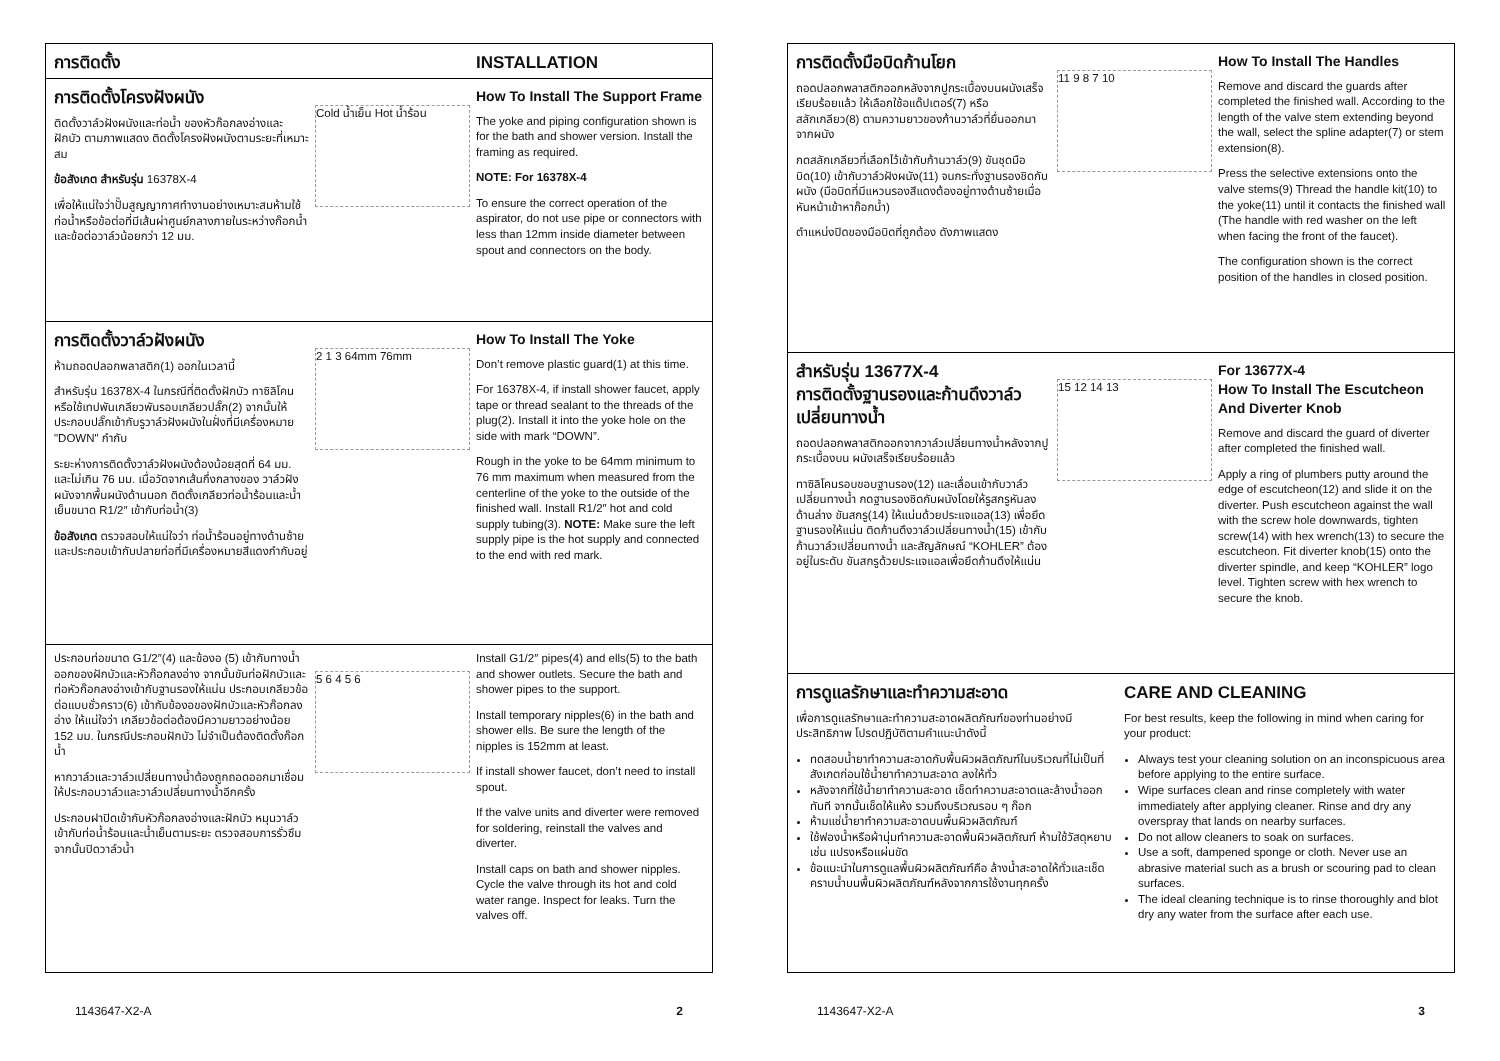การติดตั้ง
INSTALLATION
การติดตั้งโครงฝังผนัง
ติดตั้งวาล์วฝังผนังและท่อน้ำ ของหัวก๊อกลงอ่างและฝักบัว ตามภาพแสดง ติดตั้งโครงฝังผนังตามระยะที่เหมาะสม
ข้อสังเกต สำหรับรุ่น 16378X-4
เพื่อให้แน่ใจว่าปั๊มสูญญากาศทำงานอย่างเหมาะสมห้ามใช้ท่อน้ำหรือข้อต่อที่มีเส้นผ่าศูนย์กลางภายในระหว่างก๊อกน้ำและข้อต่อวาล์วน้อยกว่า 12 มม.
Cold น้ำเย็น Hot น้ำร้อน
How To Install The Support Frame
The yoke and piping configuration shown is for the bath and shower version. Install the framing as required.
NOTE: For 16378X-4
To ensure the correct operation of the aspirator, do not use pipe or connectors with less than 12mm inside diameter between spout and connectors on the body.
การติดตั้งวาล์วฝังผนัง
ห้ามถอดปลอกพลาสติก(1) ออกในเวลานี้
สำหรับรุ่น 16378X-4 ในกรณีที่ติดตั้งฝักบัว ทาซิลิโคนหรือใช้เทปพันเกลียวพันรอบเกลียวปลั๊ก(2) จากนั้นให้ประกอบปลั๊กเข้ากับรูวาล์วฝังผนังในฝั่งที่มีเครื่องหมาย "DOWN" กำกับ
ระยะห่างการติดตั้งวาล์วฝังผนังต้องน้อยสุดที่ 64 มม. และไม่เกิน 76 มม. เมื่อวัดจากเส้นกึ่งกลางของ วาล์วฝังผนังจากพื้นผนังด้านนอก ติดตั้งเกลียวท่อน้ำร้อนและน้ำเย็นขนาด R1/2″ เข้ากับท่อน้ำ(3)
ข้อสังเกต ตรวจสอบให้แน่ใจว่า ท่อน้ำร้อนอยู่ทางด้านซ้ายและประกอบเข้ากับปลายท่อที่มีเครื่องหมายสีแดงกำกับอยู่
2 1 3 64mm 76mm
How To Install The Yoke
Don’t remove plastic guard(1) at this time.
For 16378X-4, if install shower faucet, apply tape or thread sealant to the threads of the plug(2). Install it into the yoke hole on the side with mark “DOWN”.
Rough in the yoke to be 64mm minimum to 76 mm maximum when measured from the centerline of the yoke to the outside of the finished wall. Install R1/2″ hot and cold supply tubing(3). NOTE: Make sure the left supply pipe is the hot supply and connected to the end with red mark.
ประกอบท่อขนาด G1/2″(4) และข้องอ (5) เข้ากับทางน้ำออกของฝักบัวและหัวก๊อกลงอ่าง จากนั้นขันท่อฝักบัวและท่อหัวก๊อกลงอ่างเข้ากับฐานรองให้แน่น ประกอบเกลียวข้อต่อแบบชั่วคราว(6) เข้ากับข้องอของฝักบัวและหัวก๊อกลงอ่าง ให้แน่ใจว่า เกลียวข้อต่อต้องมีความยาวอย่างน้อย 152 มม. ในกรณีประกอบฝักบัว ไม่จำเป็นต้องติดตั้งก๊อกน้ำ
หากวาล์วและวาล์วเปลี่ยนทางน้ำต้องถูกถอดออกมาเชื่อม ให้ประกอบวาล์วและวาล์วเปลี่ยนทางน้ำอีกครั้ง
ประกอบฝาปิดเข้ากับหัวก๊อกลงอ่างและฝักบัว หมุนวาล์วเข้ากับท่อน้ำร้อนและน้ำเย็นตามระยะ ตรวจสอบการรั่วซึม จากนั้นปิดวาล์วน้ำ
5 6 4 5 6
Install G1/2″ pipes(4) and ells(5) to the bath and shower outlets. Secure the bath and shower pipes to the support.
Install temporary nipples(6) in the bath and shower ells. Be sure the length of the nipples is 152mm at least.
If install shower faucet, don’t need to install spout.
If the valve units and diverter were removed for soldering, reinstall the valves and diverter.
Install caps on bath and shower nipples. Cycle the valve through its hot and cold water range. Inspect for leaks. Turn the valves off.
1143647-X2-A 2
การติดตั้งมือบิดก้านโยก
ถอดปลอกพลาสติกออกหลังจากปูกระเบื้องบนผนังเสร็จเรียบร้อยแล้ว ให้เลือกใช้อแด๊ปเตอร์(7) หรือ สลักเกลียว(8) ตามความยาวของก้านวาล์วที่ยื่นออกมาจากผนัง
กดสลักเกลียวที่เลือกไว้เข้ากับก้านวาล์ว(9) ขันชุดมือบิด(10) เข้ากับวาล์วฝังผนัง(11) จนกระทั่งฐานรองชิดกับผนัง (มือบิดที่มีแหวนรองสีแดงต้องอยู่ทางด้านซ้ายเมื่อหันหน้าเข้าหาก๊อกน้ำ)
ตำแหน่งปิดของมือบิดที่ถูกต้อง ดังภาพแสดง
11 9 8 7 10
How To Install The Handles
Remove and discard the guards after completed the finished wall. According to the length of the valve stem extending beyond the wall, select the spline adapter(7) or stem extension(8).
Press the selective extensions onto the valve stems(9) Thread the handle kit(10) to the yoke(11) until it contacts the finished wall (The handle with red washer on the left when facing the front of the faucet).
The configuration shown is the correct position of the handles in closed position.
สำหรับรุ่น 13677X-4
การติดตั้งฐานรองและก้านดึงวาล์วเปลี่ยนทางน้ำ
ถอดปลอกพลาสติกออกจากวาล์วเปลี่ยนทางน้ำหลังจากปูกระเบื้องบน ผนังเสร็จเรียบร้อยแล้ว
ทาซิลิโคนรอบขอบฐานรอง(12) และเลื่อนเข้ากับวาล์วเปลี่ยนทางน้ำ กดฐานรองชิดกับผนังโดยให้รูสกรูหันลงด้านล่าง ขันสกรู(14) ให้แน่นด้วยประแจแอล(13) เพื่อยึดฐานรองให้แน่น ติดก้านดึงวาล์วเปลี่ยนทางน้ำ(15) เข้ากับก้านวาล์วเปลี่ยนทางน้ำ และสัญลักษณ์ “KOHLER” ต้องอยู่ในระดับ ขันสกรูด้วยประแจแอลเพื่อยึดก้านดึงให้แน่น
15 12 14 13
For 13677X-4
How To Install The Escutcheon And Diverter Knob
Remove and discard the guard of diverter after completed the finished wall.
Apply a ring of plumbers putty around the edge of escutcheon(12) and slide it on the diverter. Push escutcheon against the wall with the screw hole downwards, tighten screw(14) with hex wrench(13) to secure the escutcheon. Fit diverter knob(15) onto the diverter spindle, and keep “KOHLER” logo level. Tighten screw with hex wrench to secure the knob.
การดูแลรักษาและทำความสะอาด
เพื่อการดูแลรักษาและทำความสะอาดผลิตภัณฑ์ของท่านอย่างมีประสิทธิภาพ โปรดปฏิบัติตามคำแนะนำดังนี้
ทดสอบน้ำยาทำความสะอาดกับพื้นผิวผลิตภัณฑ์ในบริเวณที่ไม่เป็นที่สังเกตก่อนใช้น้ำยาทำความสะอาด ลงให้ทั่ว
หลังจากที่ใช้น้ำยาทำความสะอาด เช็ดทำความสะอาดและล้างน้ำออกทันที จากนั้นเช็ดให้แห้ง รวมถึงบริเวณรอบ ๆ ก๊อก
ห้ามแช่น้ำยาทำความสะอาดบนพื้นผิวผลิตภัณฑ์
ใช้ฟองน้ำหรือผ้านุ่มทำความสะอาดพื้นผิวผลิตภัณฑ์ ห้ามใช้วัสดุหยาบ เช่น แปรงหรือแผ่นขัด
ข้อแนะนำในการดูแลพื้นผิวผลิตภัณฑ์คือ ล้างน้ำสะอาดให้ทั่วและเช็ดคราบน้ำบนพื้นผิวผลิตภัณฑ์หลังจากการใช้งานทุกครั้ง
CARE AND CLEANING
For best results, keep the following in mind when caring for your product:
Always test your cleaning solution on an inconspicuous area before applying to the entire surface.
Wipe surfaces clean and rinse completely with water immediately after applying cleaner. Rinse and dry any overspray that lands on nearby surfaces.
Do not allow cleaners to soak on surfaces.
Use a soft, dampened sponge or cloth. Never use an abrasive material such as a brush or scouring pad to clean surfaces.
The ideal cleaning technique is to rinse thoroughly and blot dry any water from the surface after each use.
1143647-X2-A 3